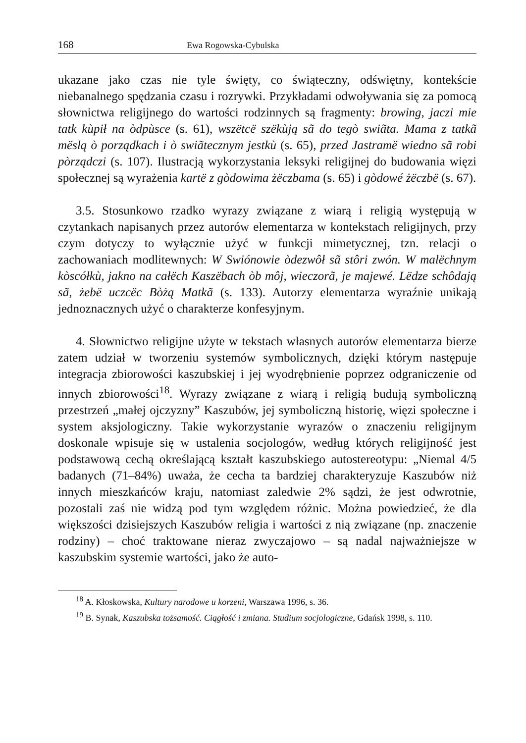168 Ewa Rogowska-Cybulska
ukazane jako czas nie tyle święty, co świąteczny, odświętny, kontekście niebanalnego spędzania czasu i rozrywki. Przykładami odwoływania się za pomocą słownictwa religijnego do wartości rodzinnych są fragmenty: browing, jaczi mie tatk kùpił na òdpùsce (s. 61), wszëtcë szëkùją sã do tegò swiãta. Mama z tatkã mëslą ò porządkach i ò swiãtecznym jestkù (s. 65), przed Jastramë wiedno sã robi pòrządczi (s. 107). Ilustracją wykorzystania leksyki religijnej do budowania więzi społecznej są wyrażenia kartë z gòdowima żëczbama (s. 65) i gòdowé żëczbë (s. 67).
3.5. Stosunkowo rzadko wyrazy związane z wiarą i religią występują w czytankach napisanych przez autorów elementarza w kontekstach religijnych, przy czym dotyczy to wyłącznie użyć w funkcji mimetycznej, tzn. relacji o zachowaniach modlitewnych: W Swiónowie òdezwôł sã stôri zwón. W malëchnym kòscółkù, jakno na całëch Kaszëbach òb môj, wieczorã, je majewé. Lëdze schôdają sã, żebë uczcëc Bòżą Matkã (s. 133). Autorzy elementarza wyraźnie unikają jednoznacznych użyć o charakterze konfesyjnym.
4. Słownictwo religijne użyte w tekstach własnych autorów elementarza bierze zatem udział w tworzeniu systemów symbolicznych, dzięki którym następuje integracja zbiorowości kaszubskiej i jej wyodrębnienie poprzez odgraniczenie od innych zbiorowości<sup>18</sup>. Wyrazy związane z wiarą i religią budują symboliczną przestrzeń „małej ojczyzny” Kaszubów, jej symboliczną historię, więzi społeczne i system aksjologiczny. Takie wykorzystanie wyrazów o znaczeniu religijnym doskonale wpisuje się w ustalenia socjologów, według których religijność jest podstawową cechą określającą kształt kaszubskiego autostereotypu: „Niemal 4/5 badanych (71–84%) uważa, że cecha ta bardziej charakteryzuje Kaszubów niż innych mieszkańców kraju, natomiast zaledwie 2% sądzi, że jest odwrotnie, pozostali zaś nie widzą pod tym względem różnic. Można powiedzieć, że dla większości dzisiejszych Kaszubów religia i wartości z nią związane (np. znaczenie rodziny) – choć traktowane nieraz zwyczajowo – są nadal najważniejsze w kaszubskim systemie wartości, jako że auto-
<sup>18</sup> A. Kłoskowska, Kultury narodowe u korzeni, Warszawa 1996, s. 36.
<sup>19</sup> B. Synak, Kaszubska tożsamość. Ciągłość i zmiana. Studium socjologiczne, Gdańsk 1998, s. 110.